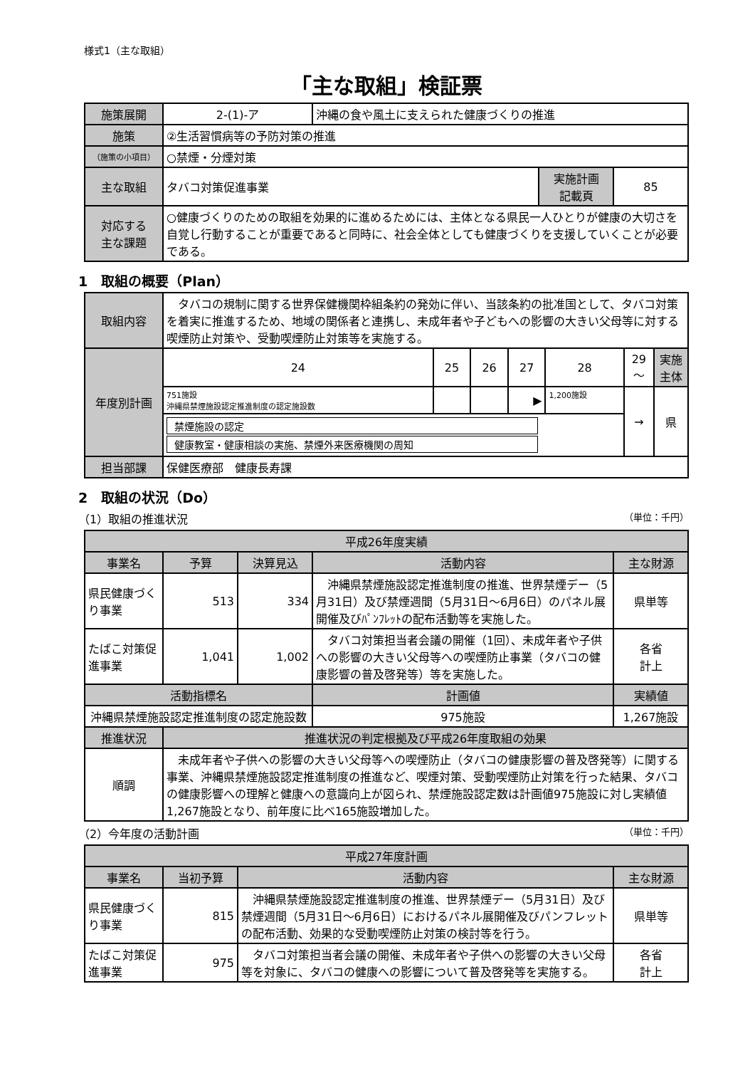様式1（主な取組）
「主な取組」検証票
| 施策展開 | 2-(1)-ア | 沖縄の食や風土に支えられた健康づくりの推進 | | |
| 施策 | ②生活習慣病等の予防対策の推進 | | | |
| （施策の小項目） | ○禁煙・分煙対策 | | | |
| 主な取組 | タバコ対策促進事業 | | 実施計画 記載頁 | 85 |
| 対応する 主な課題 | ○健康づくりのための取組を効果的に進めるためには、主体となる県民一人ひとりが健康の大切さを自覚し行動することが重要であると同時に、社会全体としても健康づくりを支援していくことが必要である。 | | | |
1　取組の概要（Plan）
| 取組内容 | タバコの規制に関する世界保健機関枠組条約の発効に伴い、当該条約の批准国として、タバコ対策を着実に推進するため、地域の関係者と連携し、未成年者や子どもへの影響の大きい父母等に対する喫煙防止対策や、受動喫煙防止対策等を実施する。 | | | | | | |
| 年度別計画 | 24 | 25 | 26 | 27 | 28 | 29～ | 実施主体 |
| | 751施設 沖縄県禁煙施設認定推進制度の認定施設数 | | | ▶ | 1,200施設 | → | 県 |
| | 禁煙施設の認定 健康教室・健康相談の実施、禁煙外来医療機関の周知 | | | | | | |
| 担当部課 | 保健医療部 健康長寿課 | | | | | | |
2　取組の状況（Do）
（1）取組の推進状況 （単位：千円）
| 平成26年度実績 | | | | | |
| --- | --- | --- | --- | --- | --- |
| 事業名 | 予算 | 決算見込 | 活動内容 | | 主な財源 |
| 県民健康づくり事業 | 513 | 334 | 沖縄県禁煙施設認定推進制度の推進、世界禁煙デー（5月31日）及び禁煙週間（5月31日～6月6日）のパネル展開催及びﾊﾟﾝﾌﾚｯﾄの配布活動等を実施した。 | | 県単等 |
| たばこ対策促進事業 | 1,041 | 1,002 | タバコ対策担当者会議の開催（1回）、未成年者や子供への影響の大きい父母等への喫煙防止事業（タバコの健康影響の普及啓発等）等を実施した。 | | 各省 計上 |
| 活動指標名 | | | | 計画値 | 実績値 |
| 沖縄県禁煙施設認定推進制度の認定施設数 | | | | 975施設 | 1,267施設 |
| 推進状況 | 推進状況の判定根拠及び平成26年度取組の効果 | | | | |
| 順調 | 未成年者や子供への影響の大きい父母等への喫煙防止（タバコの健康影響の普及啓発等）に関する事業、沖縄県禁煙施設認定推進制度の推進など、喫煙対策、受動喫煙防止対策を行った結果、タバコの健康影響への理解と健康への意識向上が図られ、禁煙施設認定数は計画値975施設に対し実績値1,267施設となり、前年度に比べ165施設増加した。 | | | | |
（2）今年度の活動計画 （単位：千円）
| 平成27年度計画 | | | |
| --- | --- | --- | --- |
| 事業名 | 当初予算 | 活動内容 | 主な財源 |
| 県民健康づくり事業 | 815 | 沖縄県禁煙施設認定推進制度の推進、世界禁煙デー（5月31日）及び禁煙週間（5月31日～6月6日）におけるパネル展開催及びパンフレットの配布活動、効果的な受動喫煙防止対策の検討等を行う。 | 県単等 |
| たばこ対策促進事業 | 975 | タバコ対策担当者会議の開催、未成年者や子供への影響の大きい父母等を対象に、タバコの健康への影響について普及啓発等を実施する。 | 各省 計上 |